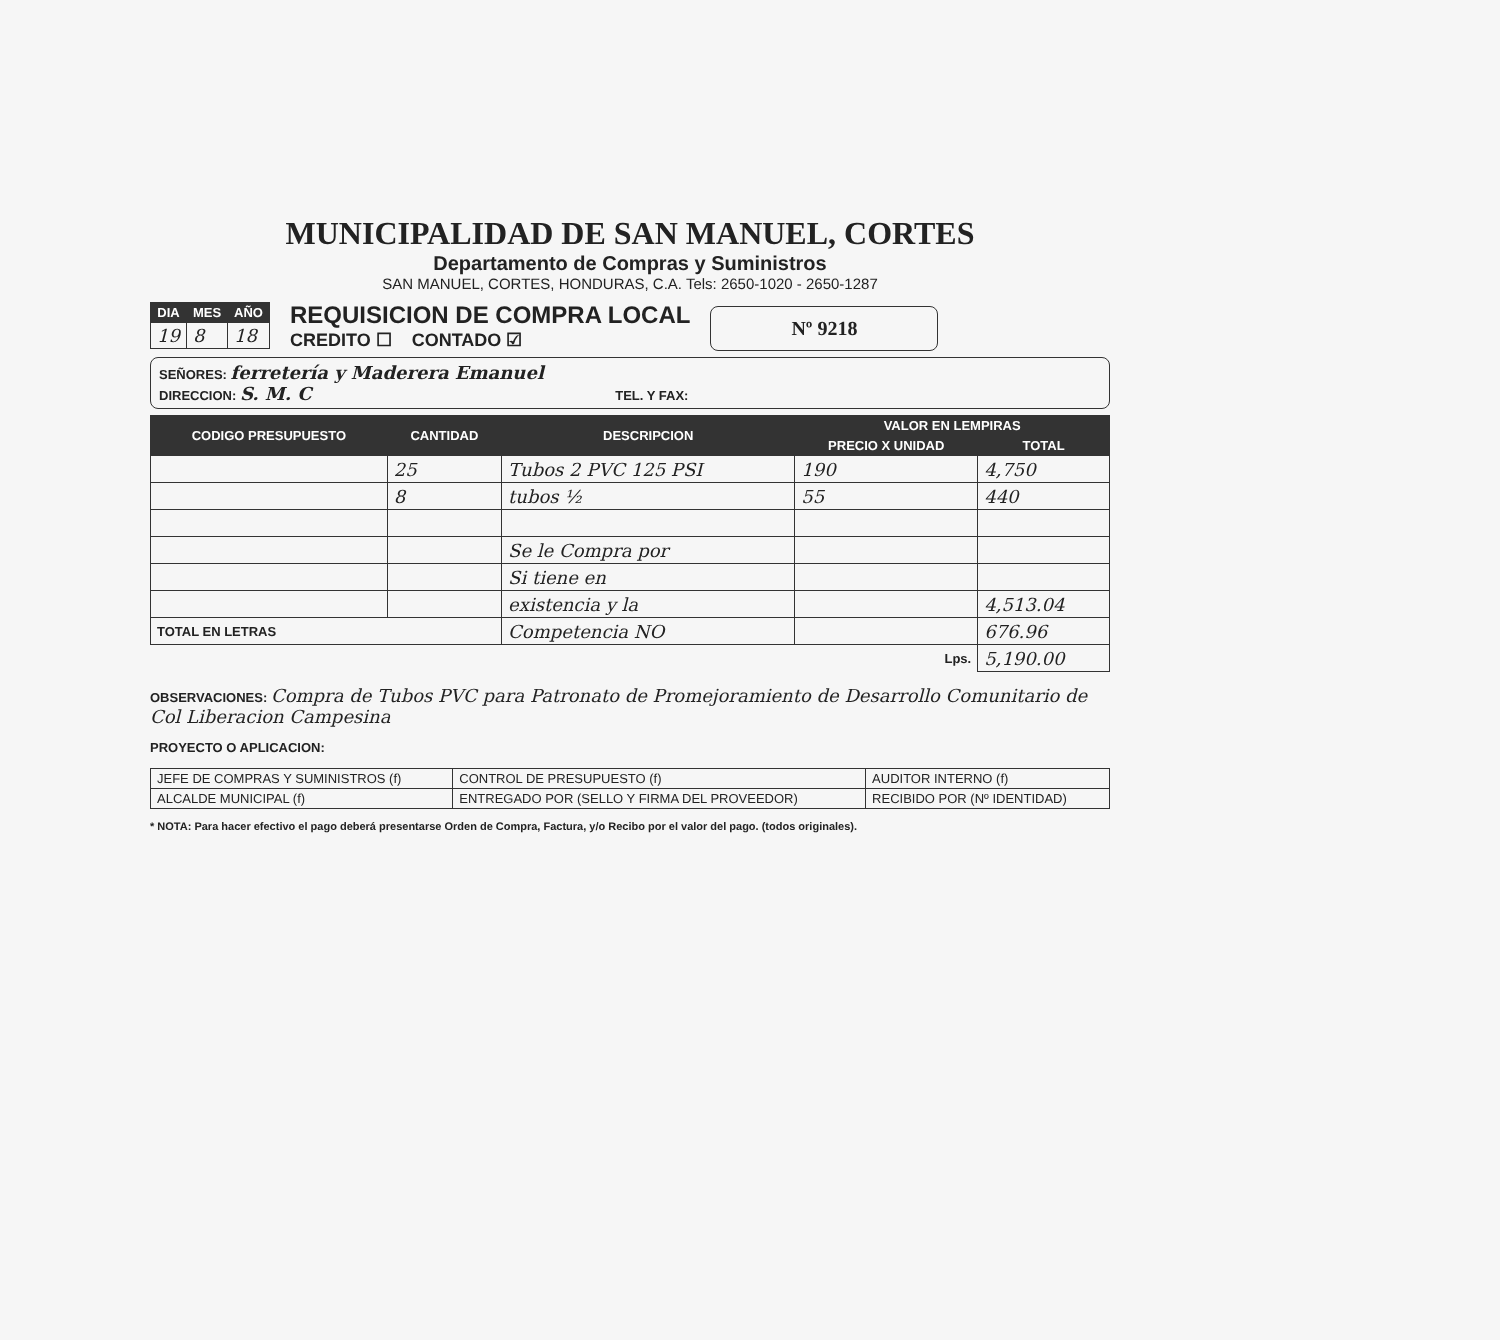MUNICIPALIDAD DE SAN MANUEL, CORTES
Departamento de Compras y Suministros
SAN MANUEL, CORTES, HONDURAS, C.A. Tels: 2650-1020 - 2650-1287
| DIA | MES | AÑO |
| --- | --- | --- |
| 19 | 8 | 18 |
REQUISICION DE COMPRA LOCAL
CREDITO ☐ CONTADO ☑
Nº 9218
SEÑORES: ferretería y Maderera Emanuel
DIRECCION: S. M. C TEL. Y FAX:
| CODIGO PRESUPUESTO | CANTIDAD | DESCRIPCION | VALOR EN LEMPIRAS | |
| --- | --- | --- | --- | --- |
| | | | PRECIO X UNIDAD | TOTAL |
| | 25 | Tubos 2 PVC 125 PSI | 190 | 4,750 |
| | 8 | tubos ½ | 55 | 440 |
| | | Se le Compra por | | |
| | | Si tiene en | | |
| | | existencia y la | | 4,513.04 |
| TOTAL EN LETRAS | | Competencia NO | | 676.96 |
| Lps. | | | | 5,190.00 |
OBSERVACIONES: Compra de Tubos PVC para Patronato de Promejoramiento de Desarrollo Comunitario de Col Liberacion Campesina
PROYECTO O APLICACION:
| JEFE DE COMPRAS Y SUMINISTROS (f) | CONTROL DE PRESUPUESTO (f) | AUDITOR INTERNO (f) |
| ALCALDE MUNICIPAL (f) | ENTREGADO POR (SELLO Y FIRMA DEL PROVEEDOR) | RECIBIDO POR (Nº IDENTIDAD) |
* NOTA: Para hacer efectivo el pago deberá presentarse Orden de Compra, Factura, y/o Recibo por el valor del pago. (todos originales).